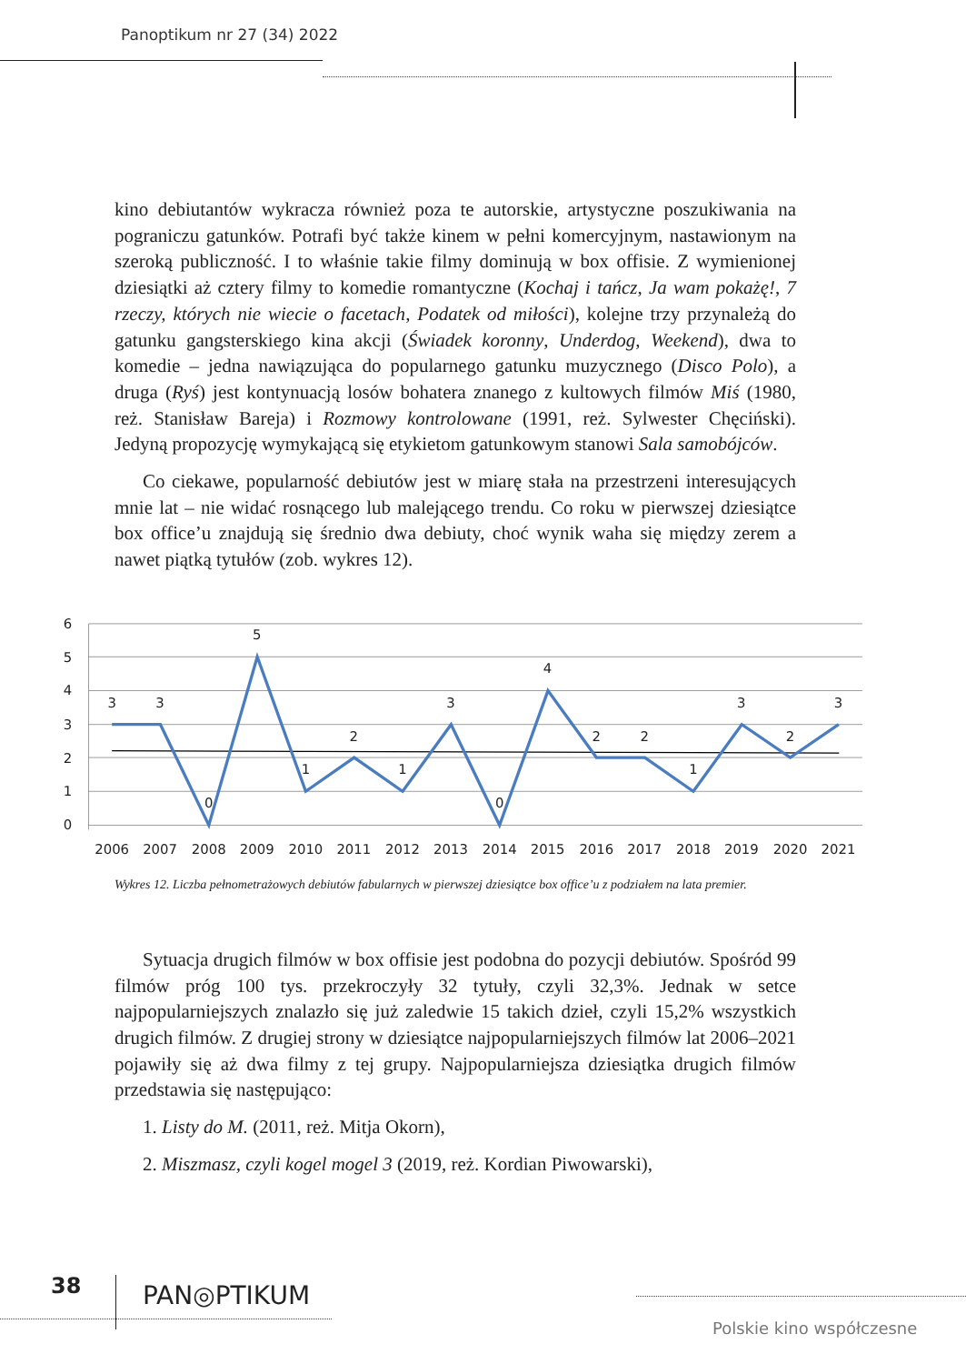Panoptikum nr 27 (34) 2022
kino debiutantów wykracza również poza te autorskie, artystyczne poszukiwania na pograniczu gatunków. Potrafi być także kinem w pełni komercyjnym, nastawionym na szeroką publiczność. I to właśnie takie filmy dominują w box offisie. Z wymienionej dziesiątki aż cztery filmy to komedie romantyczne (Kochaj i tańcz, Ja wam pokażę!, 7 rzeczy, których nie wiecie o facetach, Podatek od miłości), kolejne trzy przynależą do gatunku gangsterskiego kina akcji (Świadek koronny, Underdog, Weekend), dwa to komedie – jedna nawiązująca do popularnego gatunku muzycznego (Disco Polo), a druga (Ryś) jest kontynuacją losów bohatera znanego z kultowych filmów Miś (1980, reż. Stanisław Bareja) i Rozmowy kontrolowane (1991, reż. Sylwester Chęciński). Jedyną propozycję wymykającą się etykietom gatunkowym stanowi Sala samobójców.
Co ciekawe, popularność debiutów jest w miarę stała na przestrzeni interesujących mnie lat – nie widać rosnącego lub malejącego trendu. Co roku w pierwszej dziesiątce box office’u znajdują się średnio dwa debiuty, choć wynik waha się między zerem a nawet piątką tytułów (zob. wykres 12).
6
5
4
3
2
1
0
3
3
0
5
1
2
1
3
0
4
2
2
1
3
2
3
2006
2007
2008
2009
2010
2011
2012
2013
2014
2015
2016
2017
2018
2019
2020
2021
Wykres 12. Liczba pełnometrażowych debiutów fabularnych w pierwszej dziesiątce box office’u z podziałem na lata premier.
Sytuacja drugich filmów w box offisie jest podobna do pozycji debiutów. Spośród 99 filmów próg 100 tys. przekroczyły 32 tytuły, czyli 32,3%. Jednak w setce najpopularniejszych znalazło się już zaledwie 15 takich dzieł, czyli 15,2% wszystkich drugich filmów. Z drugiej strony w dziesiątce najpopularniejszych filmów lat 2006–2021 pojawiły się aż dwa filmy z tej grupy. Najpopularniejsza dziesiątka drugich filmów przedstawia się następująco:
1. Listy do M. (2011, reż. Mitja Okorn),
2. Miszmasz, czyli kogel mogel 3 (2019, reż. Kordian Piwowarski),
38 PAN◎PTIKUM
Polskie kino współczesne